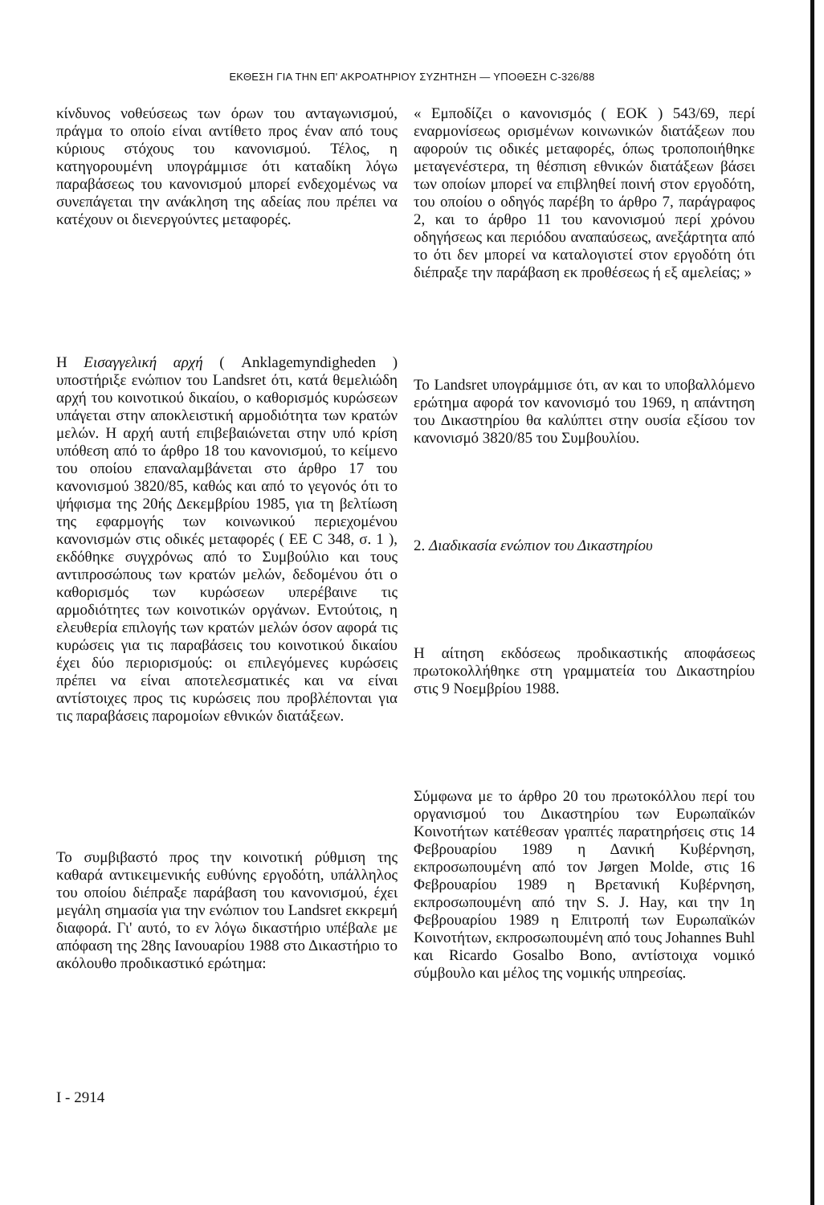ΕΚΘΕΣΗ ΓΙΑ ΤΗΝ ΕΠ' ΑΚΡΟΑΤΗΡΙΟΥ ΣΥΖΗΤΗΣΗ — ΥΠΟΘΕΣΗ C-326/88
κίνδυνος νοθεύσεως των όρων του ανταγωνισμού, πράγμα το οποίο είναι αντίθετο προς έναν από τους κύριους στόχους του κανονισμού. Τέλος, η κατηγορουμένη υπογράμμισε ότι καταδίκη λόγω παραβάσεως του κανονισμού μπορεί ενδεχομένως να συνεπάγεται την ανάκληση της αδείας που πρέπει να κατέχουν οι διενεργούντες μεταφορές.
Η Εισαγγελική αρχή ( Anklagemyndigheden ) υποστήριξε ενώπιον του Landsret ότι, κατά θεμελιώδη αρχή του κοινοτικού δικαίου, ο καθορισμός κυρώσεων υπάγεται στην αποκλειστική αρμοδιότητα των κρατών μελών. Η αρχή αυτή επιβεβαιώνεται στην υπό κρίση υπόθεση από το άρθρο 18 του κανονισμού, το κείμενο του οποίου επαναλαμβάνεται στο άρθρο 17 του κανονισμού 3820/85, καθώς και από το γεγονός ότι το ψήφισμα της 20ής Δεκεμβρίου 1985, για τη βελτίωση της εφαρμογής των κοινωνικού περιεχομένου κανονισμών στις οδικές μεταφορές ( ΕΕ C 348, σ. 1 ), εκδόθηκε συγχρόνως από το Συμβούλιο και τους αντιπροσώπους των κρατών μελών, δεδομένου ότι ο καθορισμός των κυρώσεων υπερέβαινε τις αρμοδιότητες των κοινοτικών οργάνων. Εντούτοις, η ελευθερία επιλογής των κρατών μελών όσον αφορά τις κυρώσεις για τις παραβάσεις του κοινοτικού δικαίου έχει δύο περιορισμούς: οι επιλεγόμενες κυρώσεις πρέπει να είναι αποτελεσματικές και να είναι αντίστοιχες προς τις κυρώσεις που προβλέπονται για τις παραβάσεις παρομοίων εθνικών διατάξεων.
Το συμβιβαστό προς την κοινοτική ρύθμιση της καθαρά αντικειμενικής ευθύνης εργοδότη, υπάλληλος του οποίου διέπραξε παράβαση του κανονισμού, έχει μεγάλη σημασία για την ενώπιον του Landsret εκκρεμή διαφορά. Γι' αυτό, το εν λόγω δικαστήριο υπέβαλε με απόφαση της 28ης Ιανουαρίου 1988 στο Δικαστήριο το ακόλουθο προδικαστικό ερώτημα:
« Εμποδίζει ο κανονισμός ( ΕΟΚ ) 543/69, περί εναρμονίσεως ορισμένων κοινωνικών διατάξεων που αφορούν τις οδικές μεταφορές, όπως τροποποιήθηκε μεταγενέστερα, τη θέσπιση εθνικών διατάξεων βάσει των οποίων μπορεί να επιβληθεί ποινή στον εργοδότη, του οποίου ο οδηγός παρέβη το άρθρο 7, παράγραφος 2, και το άρθρο 11 του κανονισμού περί χρόνου οδηγήσεως και περιόδου αναπαύσεως, ανεξάρτητα από το ότι δεν μπορεί να καταλογιστεί στον εργοδότη ότι διέπραξε την παράβαση εκ προθέσεως ή εξ αμελείας; »
Το Landsret υπογράμμισε ότι, αν και το υποβαλλόμενο ερώτημα αφορά τον κανονισμό του 1969, η απάντηση του Δικαστηρίου θα καλύπτει στην ουσία εξίσου τον κανονισμό 3820/85 του Συμβουλίου.
2. Διαδικασία ενώπιον του Δικαστηρίου
Η αίτηση εκδόσεως προδικαστικής αποφάσεως πρωτοκολλήθηκε στη γραμματεία του Δικαστηρίου στις 9 Νοεμβρίου 1988.
Σύμφωνα με το άρθρο 20 του πρωτοκόλλου περί του οργανισμού του Δικαστηρίου των Ευρωπαϊκών Κοινοτήτων κατέθεσαν γραπτές παρατηρήσεις στις 14 Φεβρουαρίου 1989 η Δανική Κυβέρνηση, εκπροσωπουμένη από τον Jørgen Molde, στις 16 Φεβρουαρίου 1989 η Βρετανική Κυβέρνηση, εκπροσωπουμένη από την S. J. Hay, και την 1η Φεβρουαρίου 1989 η Επιτροπή των Ευρωπαϊκών Κοινοτήτων, εκπροσωπουμένη από τους Johannes Buhl και Ricardo Gosalbo Bono, αντίστοιχα νομικό σύμβουλο και μέλος της νομικής υπηρεσίας.
I - 2914